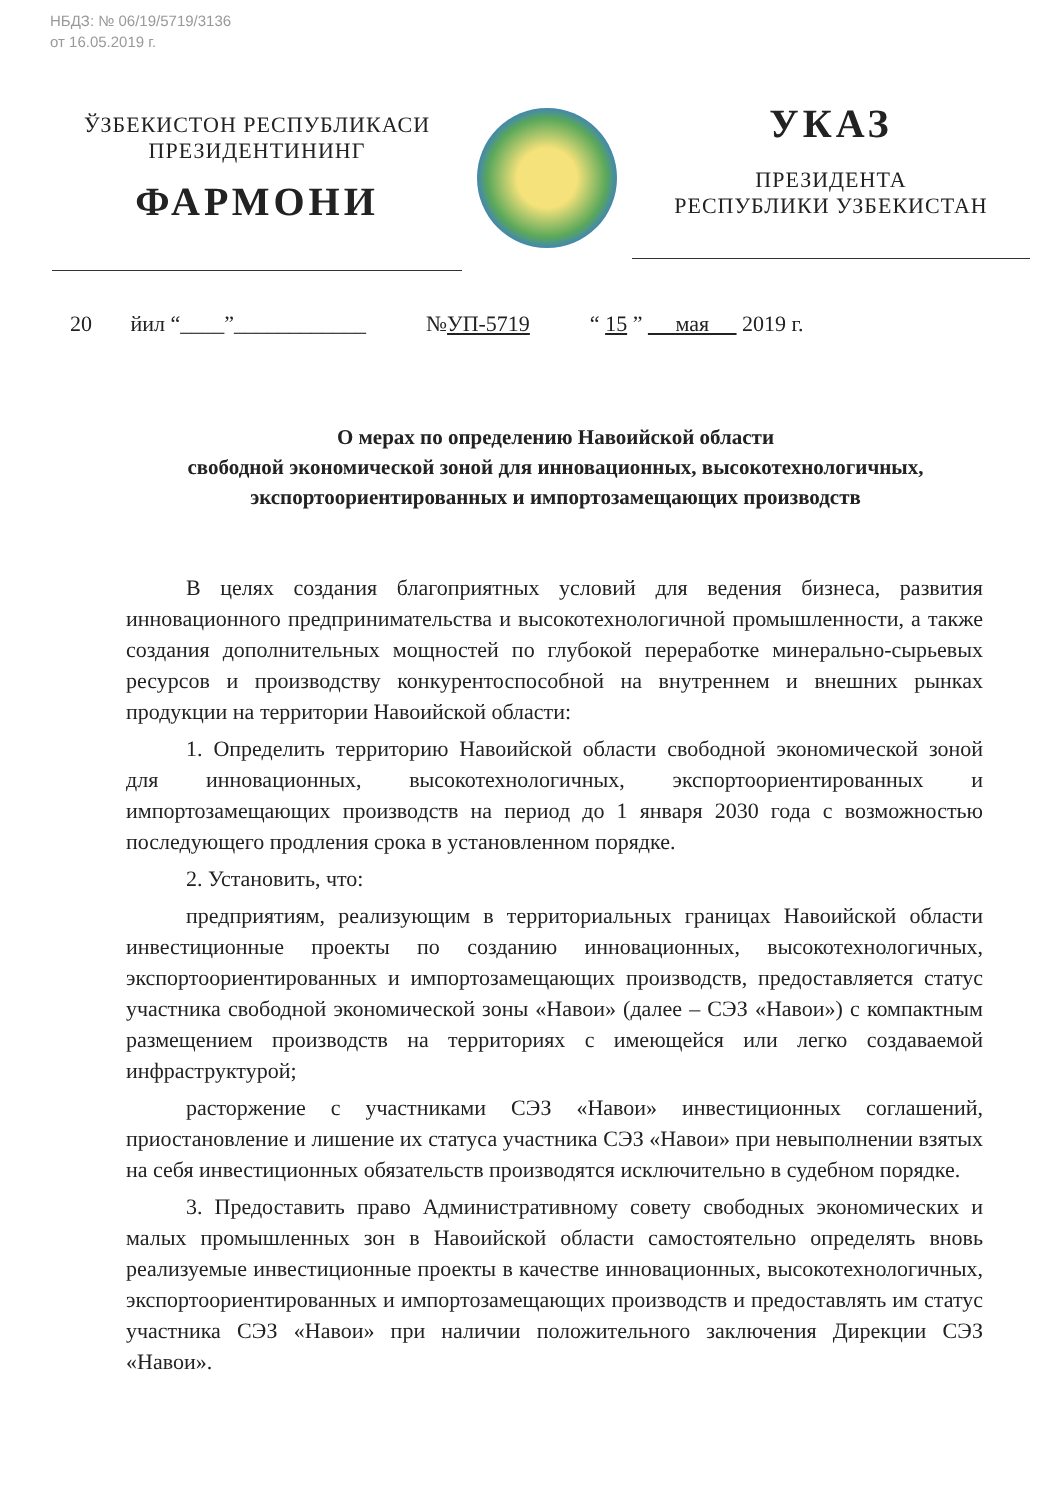НБДЗ: № 06/19/5719/3136
от 16.05.2019 г.
ЎЗБЕКИСТОН РЕСПУБЛИКАСИ
ПРЕЗИДЕНТИНИНГ
ФАРМОНИ
УКАЗ
ПРЕЗИДЕНТА
РЕСПУБЛИКИ УЗБЕКИСТАН
20 йил “____”____________ №УП-5719 “ 15 ” мая 2019 г.
О мерах по определению Навоийской области
свободной экономической зоной для инновационных, высокотехнологичных,
экспортоориентированных и импортозамещающих производств
В целях создания благоприятных условий для ведения бизнеса, развития инновационного предпринимательства и высокотехнологичной промышленности, а также создания дополнительных мощностей по глубокой переработке минерально-сырьевых ресурсов и производству конкурентоспособной на внутреннем и внешних рынках продукции на территории Навоийской области:
1. Определить территорию Навоийской области свободной экономической зоной для инновационных, высокотехнологичных, экспортоориентированных и импортозамещающих производств на период до 1 января 2030 года с возможностью последующего продления срока в установленном порядке.
2. Установить, что:
предприятиям, реализующим в территориальных границах Навоийской области инвестиционные проекты по созданию инновационных, высокотехнологичных, экспортоориентированных и импортозамещающих производств, предоставляется статус участника свободной экономической зоны «Навои» (далее – СЭЗ «Навои») с компактным размещением производств на территориях с имеющейся или легко создаваемой инфраструктурой;
расторжение с участниками СЭЗ «Навои» инвестиционных соглашений, приостановление и лишение их статуса участника СЭЗ «Навои» при невыполнении взятых на себя инвестиционных обязательств производятся исключительно в судебном порядке.
3. Предоставить право Административному совету свободных экономических и малых промышленных зон в Навоийской области самостоятельно определять вновь реализуемые инвестиционные проекты в качестве инновационных, высокотехнологичных, экспортоориентированных и импортозамещающих производств и предоставлять им статус участника СЭЗ «Навои» при наличии положительного заключения Дирекции СЭЗ «Навои».